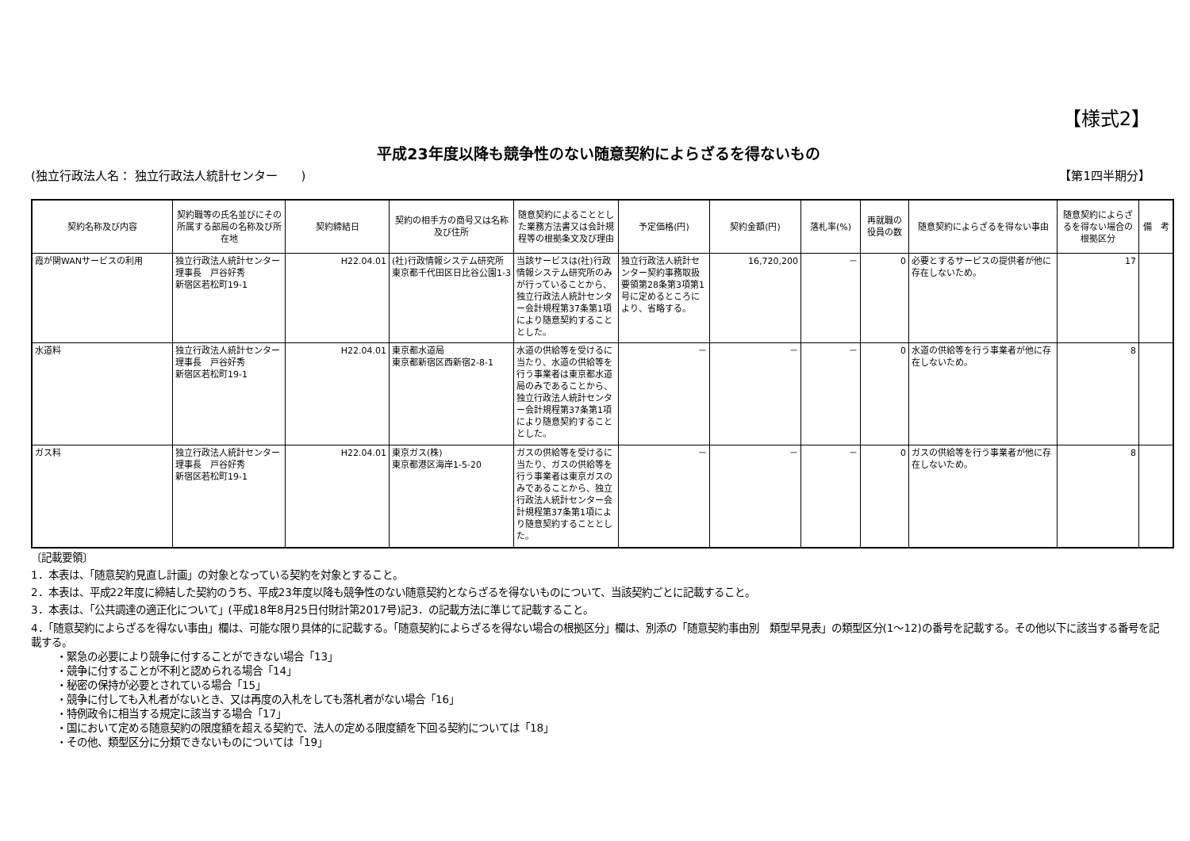【様式2】
平成23年度以降も競争性のない随意契約によらざるを得ないもの
(独立行政法人名： 独立行政法人統計センター　　) 【第1四半期分】
| 契約名称及び内容 | 契約職等の氏名並びにその所属する部局の名称及び所在地 | 契約締結日 | 契約の相手方の商号又は名称及び住所 | 随意契約によることとした業務方法書又は会計規程等の根拠条文及び理由 | 予定価格(円) | 契約金額(円) | 落札率(%) | 再就職の役員の数 | 随意契約によらざるを得ない事由 | 随意契約によらざるを得ない場合の根拠区分 | 備 考 |
| --- | --- | --- | --- | --- | --- | --- | --- | --- | --- | --- | --- |
| 霞が関WANサービスの利用 | 独立行政法人統計センター 理事長 戸谷好秀 新宿区若松町19-1 | H22.04.01 | (社)行政情報システム研究所 東京都千代田区日比谷公園1-3 | 当該サービスは(社)行政情報システム研究所のみが行っていることから、独立行政法人統計センター会計規程第37条第1項により随意契約することとした。 | 独立行政法人統計センター契約事務取扱要領第28条第3項第1号に定めるところにより、省略する。 | 16,720,200 | － | 0 | 必要とするサービスの提供者が他に存在しないため。 | 17 | |
| 水道料 | 独立行政法人統計センター 理事長 戸谷好秀 新宿区若松町19-1 | H22.04.01 | 東京都水道局 東京都新宿区西新宿2-8-1 | 水道の供給等を受けるに当たり、水道の供給等を行う事業者は東京都水道局のみであることから、独立行政法人統計センター会計規程第37条第1項により随意契約することとした。 | － | － | － | 0 | 水道の供給等を行う事業者が他に存在しないため。 | 8 | |
| ガス料 | 独立行政法人統計センター 理事長 戸谷好秀 新宿区若松町19-1 | H22.04.01 | 東京ガス(株) 東京都港区海岸1-5-20 | ガスの供給等を受けるに当たり、ガスの供給等を行う事業者は東京ガスのみであることから、独立行政法人統計センター会計規程第37条第1項により随意契約することとした。 | － | － | － | 0 | ガスの供給等を行う事業者が他に存在しないため。 | 8 | |
〔記載要領〕
1．本表は、「随意契約見直し計画」の対象となっている契約を対象とすること。
2．本表は、平成22年度に締結した契約のうち、平成23年度以降も競争性のない随意契約とならざるを得ないものについて、当該契約ごとに記載すること。
3．本表は、「公共調達の適正化について」(平成18年8月25日付財計第2017号)記3．の記載方法に準じて記載すること。
4．「随意契約によらざるを得ない事由」欄は、可能な限り具体的に記載する。「随意契約によらざるを得ない場合の根拠区分」欄は、別添の「随意契約事由別　類型早見表」の類型区分(1～12)の番号を記載する。その他以下に該当する番号を記載する。
・緊急の必要により競争に付することができない場合「13」
・競争に付することが不利と認められる場合「14」
・秘密の保持が必要とされている場合「15」
・競争に付しても入札者がないとき、又は再度の入札をしても落札者がない場合「16」
・特例政令に相当する規定に該当する場合「17」
・国において定める随意契約の限度額を超える契約で、法人の定める限度額を下回る契約については「18」
・その他、類型区分に分類できないものについては「19」